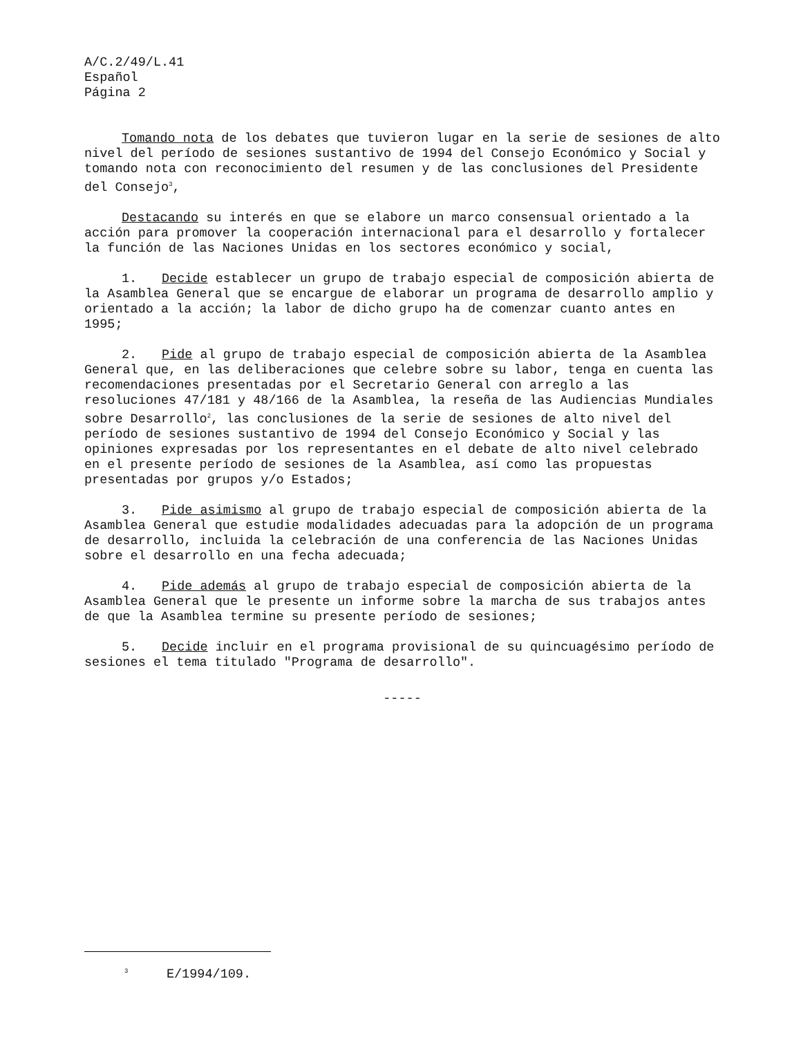A/C.2/49/L.41
Español
Página 2
Tomando nota de los debates que tuvieron lugar en la serie de sesiones de alto nivel del período de sesiones sustantivo de 1994 del Consejo Económico y Social y tomando nota con reconocimiento del resumen y de las conclusiones del Presidente del Consejo<sup>3</sup>,
Destacando su interés en que se elabore un marco consensual orientado a la acción para promover la cooperación internacional para el desarrollo y fortalecer la función de las Naciones Unidas en los sectores económico y social,
1. Decide establecer un grupo de trabajo especial de composición abierta de la Asamblea General que se encargue de elaborar un programa de desarrollo amplio y orientado a la acción; la labor de dicho grupo ha de comenzar cuanto antes en 1995;
2. Pide al grupo de trabajo especial de composición abierta de la Asamblea General que, en las deliberaciones que celebre sobre su labor, tenga en cuenta las recomendaciones presentadas por el Secretario General con arreglo a las resoluciones 47/181 y 48/166 de la Asamblea, la reseña de las Audiencias Mundiales sobre Desarrollo<sup>2</sup>, las conclusiones de la serie de sesiones de alto nivel del período de sesiones sustantivo de 1994 del Consejo Económico y Social y las opiniones expresadas por los representantes en el debate de alto nivel celebrado en el presente período de sesiones de la Asamblea, así como las propuestas presentadas por grupos y/o Estados;
3. Pide asimismo al grupo de trabajo especial de composición abierta de la Asamblea General que estudie modalidades adecuadas para la adopción de un programa de desarrollo, incluida la celebración de una conferencia de las Naciones Unidas sobre el desarrollo en una fecha adecuada;
4. Pide además al grupo de trabajo especial de composición abierta de la Asamblea General que le presente un informe sobre la marcha de sus trabajos antes de que la Asamblea termine su presente período de sesiones;
5. Decide incluir en el programa provisional de su quincuagésimo período de sesiones el tema titulado "Programa de desarrollo".
-----
<sup>3</sup> E/1994/109.